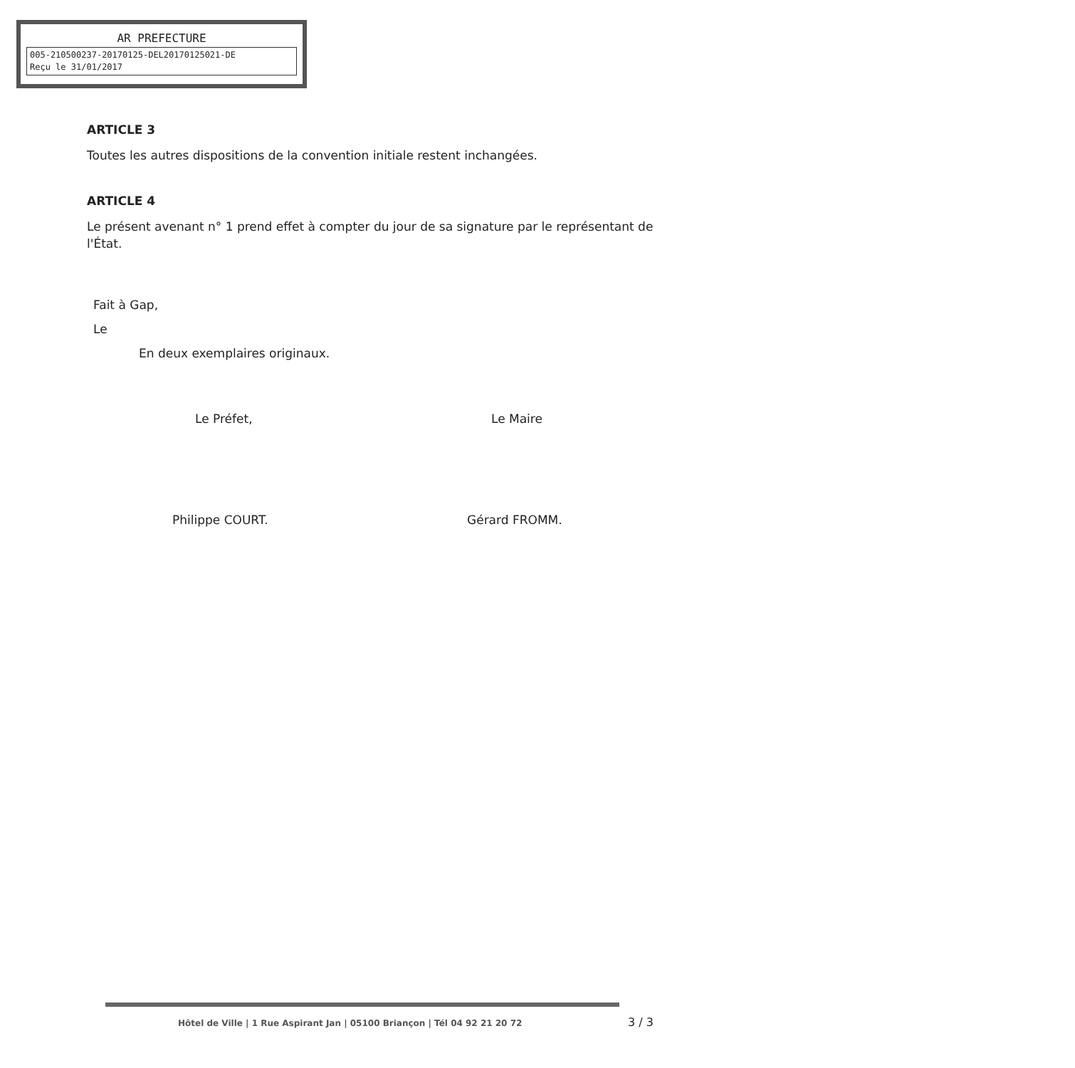AR PREFECTURE
005-210500237-20170125-DEL20170125021-DE
Reçu le 31/01/2017
ARTICLE 3
Toutes les autres dispositions de la convention initiale restent inchangées.
ARTICLE 4
Le présent avenant n° 1 prend effet à compter du jour de sa signature par le représentant de l'État.
Fait à Gap,
Le
En deux exemplaires originaux.
Le Préfet, Le Maire
Philippe COURT. Gérard FROMM.
Hôtel de Ville | 1 Rue Aspirant Jan | 05100 Briançon | Tél 04 92 21 20 72
3 / 3